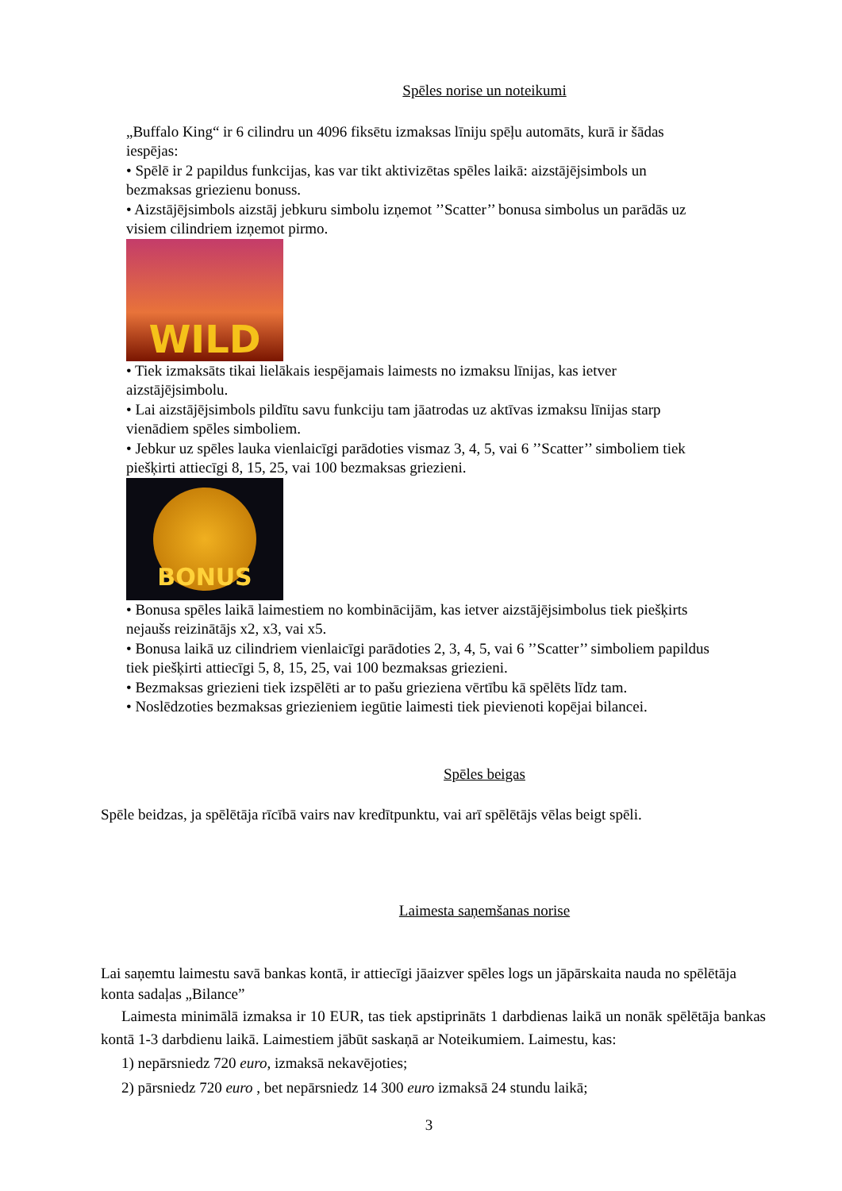Spēles norise un noteikumi
„Buffalo King“ ir 6 cilindru un 4096 fiksētu izmaksas līniju spēļu automāts, kurā ir šādas iespējas:
• Spēlē ir 2 papildus funkcijas, kas var tikt aktivizētas spēles laikā: aizstājējsimbols un bezmaksas griezienu bonuss.
• Aizstājējsimbols aizstāj jebkuru simbolu izņemot ’’Scatter’’ bonusa simbolus un parādās uz visiem cilindriem izņemot pirmo.
WILD
• Tiek izmaksāts tikai lielākais iespējamais laimests no izmaksu līnijas, kas ietver aizstājējsimbolu.
• Lai aizstājējsimbols pildītu savu funkciju tam jāatrodas uz aktīvas izmaksu līnijas starp vienādiem spēles simboliem.
• Jebkur uz spēles lauka vienlaicīgi parādoties vismaz 3, 4, 5, vai 6 ’’Scatter’’ simboliem tiek piešķirti attiecīgi 8, 15, 25, vai 100 bezmaksas griezieni.
BONUS
• Bonusa spēles laikā laimestiem no kombinācijām, kas ietver aizstājējsimbolus tiek piešķirts nejaušs reizinātājs x2, x3, vai x5.
• Bonusa laikā uz cilindriem vienlaicīgi parādoties 2, 3, 4, 5, vai 6 ’’Scatter’’ simboliem papildus tiek piešķirti attiecīgi 5, 8, 15, 25, vai 100 bezmaksas griezieni.
• Bezmaksas griezieni tiek izspēlēti ar to pašu grieziena vērtību kā spēlēts līdz tam.
• Noslēdzoties bezmaksas griezieniem iegūtie laimesti tiek pievienoti kopējai bilancei.
Spēles beigas
Spēle beidzas, ja spēlētāja rīcībā vairs nav kredītpunktu, vai arī spēlētājs vēlas beigt spēli.
Laimesta saņemšanas norise
Lai saņemtu laimestu savā bankas kontā, ir attiecīgi jāaizver spēles logs un jāpārskaita nauda no spēlētāja konta sadaļas „Bilance”
Laimesta minimālā izmaksa ir 10 EUR, tas tiek apstiprināts 1 darbdienas laikā un nonāk spēlētāja bankas kontā 1-3 darbdienu laikā. Laimestiem jābūt saskaņā ar Noteikumiem. Laimestu, kas:
1) nepārsniedz 720 euro, izmaksā nekavējoties;
2) pārsniedz 720 euro , bet nepārsniedz 14 300 euro izmaksā 24 stundu laikā;
3